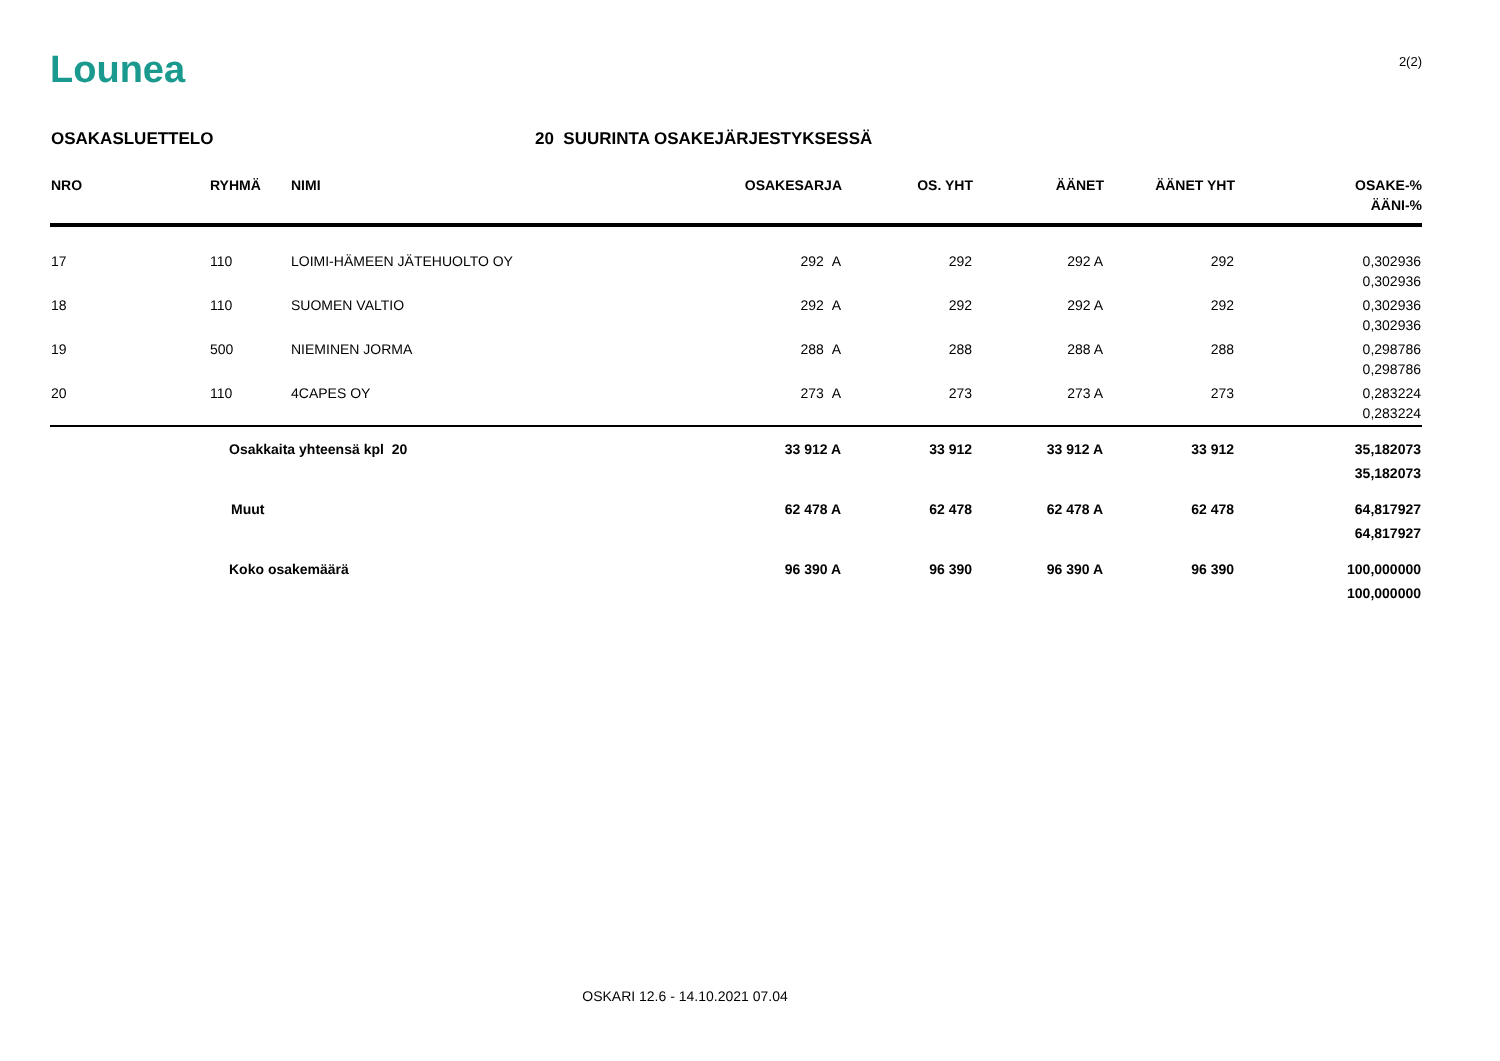Lounea
2(2)
OSAKASLUETTELO 20 SUURINTA OSAKEJÄRJESTYKSESSÄ
| NRO | RYHMÄ | NIMI | OSAKESARJA | OS. YHT | ÄÄNET | ÄÄNET YHT | OSAKE-% ÄÄNI-% |
| --- | --- | --- | --- | --- | --- | --- | --- |
| 17 | 110 | LOIMI-HÄMEEN JÄTEHUOLTO OY | 292 A | 292 | 292 A | 292 | 0,302936 0,302936 |
| 18 | 110 | SUOMEN VALTIO | 292 A | 292 | 292 A | 292 | 0,302936 0,302936 |
| 19 | 500 | NIEMINEN JORMA | 288 A | 288 | 288 A | 288 | 0,298786 0,298786 |
| 20 | 110 | 4CAPES OY | 273 A | 273 | 273 A | 273 | 0,283224 0,283224 |
| | Osakkaita yhteensä kpl 20 | | 33 912 A | 33 912 | 33 912 A | 33 912 | 35,182073 35,182073 |
| | Muut | | 62 478 A | 62 478 | 62 478 A | 62 478 | 64,817927 64,817927 |
| | Koko osakemäärä | | 96 390 A | 96 390 | 96 390 A | 96 390 | 100,000000 100,000000 |
OSKARI 12.6 - 14.10.2021 07.04